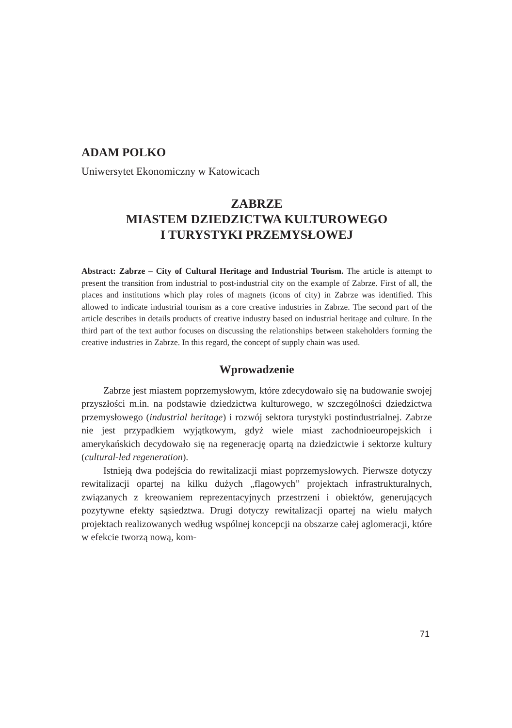ADAM POLKO
Uniwersytet Ekonomiczny w Katowicach
ZABRZE
MIASTEM DZIEDZICTWA KULTUROWEGO
I TURYSTYKI PRZEMYSŁOWEJ
Abstract: Zabrze – City of Cultural Heritage and Industrial Tourism. The article is attempt to present the transition from industrial to post-industrial city on the example of Zabrze. First of all, the places and institutions which play roles of magnets (icons of city) in Zabrze was identified. This allowed to indicate industrial tourism as a core creative industries in Zabrze. The second part of the article describes in details products of creative industry based on industrial heritage and culture. In the third part of the text author focuses on discussing the relationships between stakeholders forming the creative industries in Zabrze. In this regard, the concept of supply chain was used.
Wprowadzenie
Zabrze jest miastem poprzemysłowym, które zdecydowało się na budowanie swojej przyszłości m.in. na podstawie dziedzictwa kulturowego, w szczególności dziedzictwa przemysłowego (industrial heritage) i rozwój sektora turystyki postindustrialnej. Zabrze nie jest przypadkiem wyjątkowym, gdyż wiele miast zachodnioeuropejskich i amerykańskich decydowało się na regenerację opartą na dziedzictwie i sektorze kultury (cultural-led regeneration).
Istnieją dwa podejścia do rewitalizacji miast poprzemysłowych. Pierwsze dotyczy rewitalizacji opartej na kilku dużych „flagowych” projektach infrastrukturalnych, związanych z kreowaniem reprezentacyjnych przestrzeni i obiektów, generujących pozytywne efekty sąsiedztwa. Drugi dotyczy rewitalizacji opartej na wielu małych projektach realizowanych według wspólnej koncepcji na obszarze całej aglomeracji, które w efekcie tworzą nową, kom-
71